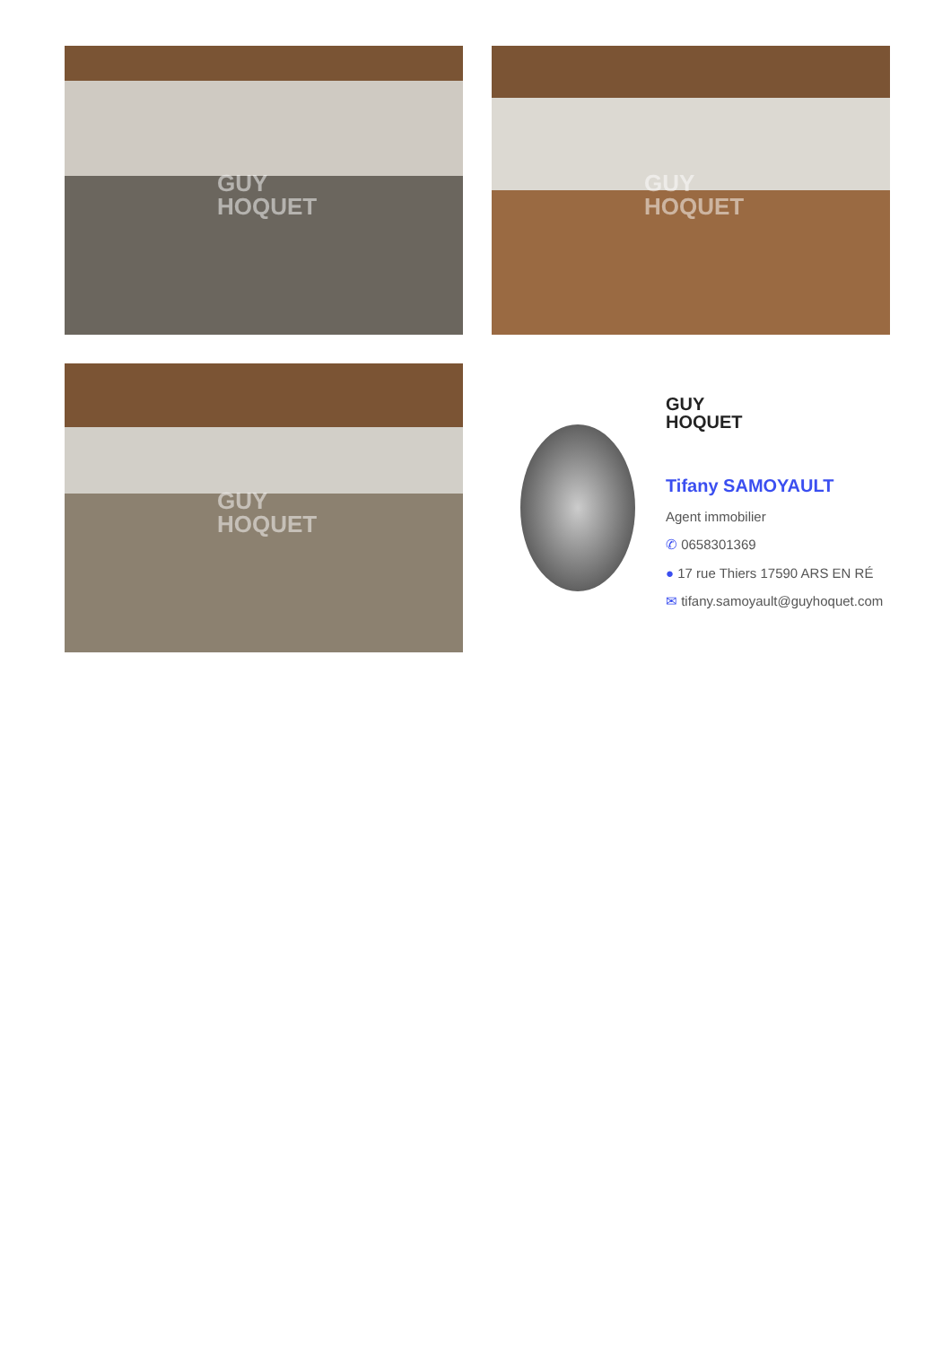GUY
HOQUET
GUY
HOQUET
GUY
HOQUET
GUY
HOQUET
Tifany SAMOYAULT
Agent immobilier
✆ 0658301369
● 17 rue Thiers 17590 ARS EN RÉ
✉ tifany.samoyault@guyhoquet.com